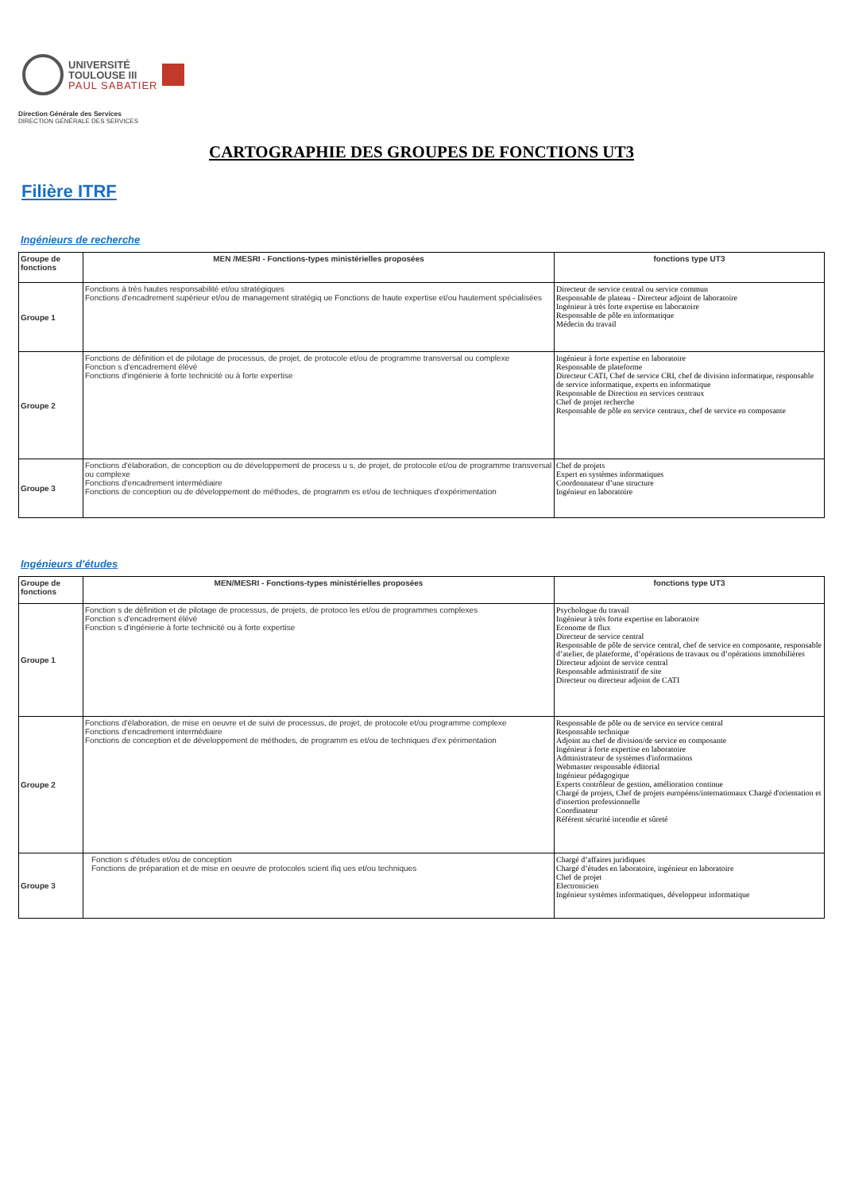UNIVERSITÉ
TOULOUSE III
PAUL SABATIER
Direction Générale des Services
DIRECTION GÉNÉRALE DES SERVICES
CARTOGRAPHIE DES GROUPES DE FONCTIONS UT3
Filière ITRF
Ingénieurs de recherche
| Groupe de fonctions | MEN /MESRI - Fonctions-types ministérielles proposées | fonctions type UT3 |
| --- | --- | --- |
| Groupe 1 | Fonctions à très hautes responsabilité et/ou stratégiques Fonctions d'encadrement supérieur et/ou de management stratégiq ue Fonctions de haute expertise et/ou hautement spécialisées | Directeur de service central ou service commun Responsable de plateau - Directeur adjoint de laboratoire Ingénieur à très forte expertise en laboratoire Responsable de pôle en informatique Médecin du travail |
| Groupe 2 | Fonctions de définition et de pilotage de processus, de projet, de protocole et/ou de programme transversal ou complexe Fonction s d'encadrement élévé Fonctions d'ingénierie à forte technicité ou à forte expertise | Ingénieur à forte expertise en laboratoire Responsable de plateforme Directeur CATI, Chef de service CRI, chef de division informatique, responsable de service informatique, experts en informatique Responsable de Direction en services centraux Chef de projet recherche Responsable de pôle en service centraux, chef de service en composante |
| Groupe 3 | Fonctions d'élaboration, de conception ou de développement de process u s, de projet, de protocole et/ou de programme transversal ou complexe Fonctions d'encadrement intermédiaire Fonctions de conception ou de développement de méthodes, de programm es et/ou de techniques d'expérimentation | Chef de projets Expert en systèmes informatiques Coordonnateur d’une structure Ingénieur en laboratoire |
Ingénieurs d'études
| Groupe de fonctions | MEN/MESRI - Fonctions-types ministérielles proposées | fonctions type UT3 |
| --- | --- | --- |
| Groupe 1 | Fonction s de définition et de pilotage de processus, de projets, de protoco les et/ou de programmes complexes Fonction s d'encadrement élévé Fonction s d'ingénierie à forte technicité ou à forte expertise | Psychologue du travail Ingénieur à très forte expertise en laboratoire Econome de flux Directeur de service central Responsable de pôle de service central, chef de service en composante, responsable d’atelier, de plateforme, d’opérations de travaux ou d’opérations immobilières Directeur adjoint de service central Responsable administratif de site Directeur ou directeur adjoint de CATI |
| Groupe 2 | Fonctions d'élaboration, de mise en oeuvre et de suivi de processus, de projet, de protocole et/ou programme complexe Fonctions d'encadrement intermédiaire Fonctions de conception et de développement de méthodes, de programm es et/ou de techniques d'ex périmentation | Responsable de pôle ou de service en service central Responsable technique Adjoint au chef de division/de service en composante Ingénieur à forte expertise en laboratoire Administrateur de systèmes d'informations Webmaster responsable éditorial Ingénieur pédagogique Experts contrôleur de gestion, amélioration continue Chargé de projets, Chef de projets européens/internationaux Chargé d'orientation et d'insertion professionnelle Coordinateur Référent sécurité incendie et sûreté |
| Groupe 3 | Fonction s d'études et/ou de conception Fonctions de préparation et de mise en oeuvre de protocoles scient ifiq ues et/ou techniques | Chargé d’affaires juridiques Chargé d’études en laboratoire, ingénieur en laboratoire Chef de projet Electronicien Ingénieur systèmes informatiques, développeur informatique |